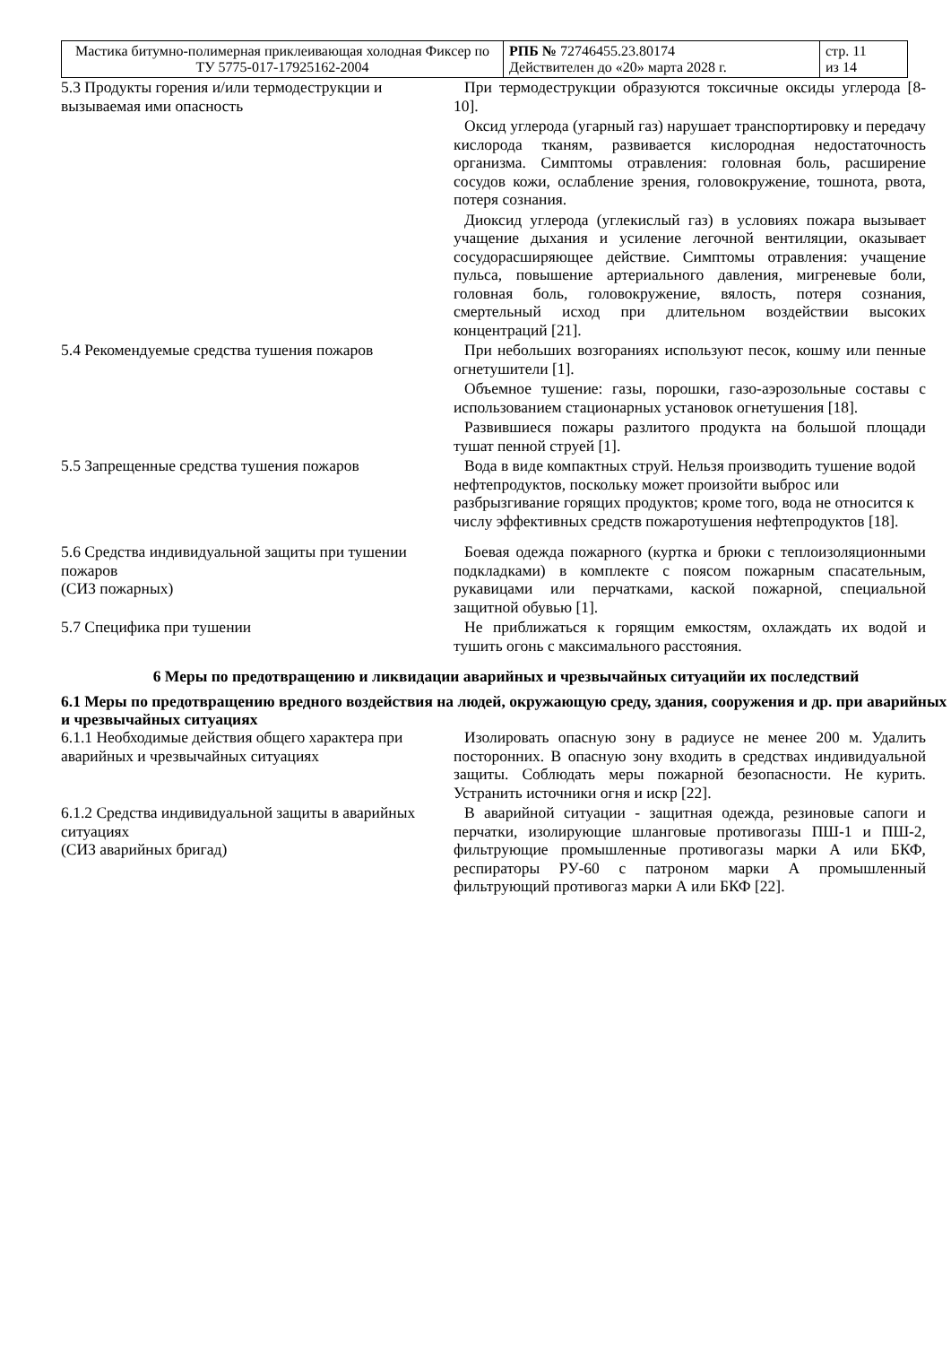| Мастика битумно-полимерная приклеивающая холодная Фиксер по ТУ 5775-017-17925162-2004 | РПБ № 72746455.23.80174 Действителен до «20» марта 2028 г. | стр. 11 из 14 |
| 5.3 Продукты горения и/или термодеструкции и вызываемая ими опасность | При термодеструкции образуются токсичные оксиды углерода [8-10]. Оксид углерода (угарный газ) нарушает транспортировку и передачу кислорода тканям, развивается кислородная недостаточность организма. Симптомы отравления: головная боль, расширение сосудов кожи, ослабление зрения, головокружение, тошнота, рвота, потеря сознания. Диоксид углерода (углекислый газ) в условиях пожара вызывает учащение дыхания и усиление легочной вентиляции, оказывает сосудорасширяющее действие. Симптомы отравления: учащение пульса, повышение артериального давления, мигреневые боли, головная боль, головокружение, вялость, потеря сознания, смертельный исход при длительном воздействии высоких концентраций [21]. |
| 5.4 Рекомендуемые средства тушения пожаров | При небольших возгораниях используют песок, кошму или пенные огнетушители [1]. Объемное тушение: газы, порошки, газо-аэрозольные составы с использованием стационарных установок огнетушения [18]. Развившиеся пожары разлитого продукта на большой площади тушат пенной струей [1]. |
| 5.5 Запрещенные средства тушения пожаров | Вода в виде компактных струй. Нельзя производить тушение водой нефтепродуктов, поскольку может произойти выброс или разбрызгивание горящих продуктов; кроме того, вода не относится к числу эффективных средств пожаротушения нефтепродуктов [18]. |
| 5.6 Средства индивидуальной защиты при тушении пожаров (СИЗ пожарных) | Боевая одежда пожарного (куртка и брюки с теплоизоляционными подкладками) в комплекте с поясом пожарным спасательным, рукавицами или перчатками, каской пожарной, специальной защитной обувью [1]. |
| 5.7 Специфика при тушении | Не приближаться к горящим емкостям, охлаждать их водой и тушить огонь с максимального расстояния. |
6 Меры по предотвращению и ликвидации аварийных и чрезвычайных ситуацийи их последствий
6.1 Меры по предотвращению вредного воздействия на людей, окружающую среду, здания, сооружения и др. при аварийных и чрезвычайных ситуациях
| 6.1.1 Необходимые действия общего характера при аварийных и чрезвычайных ситуациях | Изолировать опасную зону в радиусе не менее 200 м. Удалить посторонних. В опасную зону входить в средствах индивидуальной защиты. Соблюдать меры пожарной безопасности. Не курить. Устранить источники огня и искр [22]. |
| 6.1.2 Средства индивидуальной защиты в аварийных ситуациях (СИЗ аварийных бригад) | В аварийной ситуации - защитная одежда, резиновые сапоги и перчатки, изолирующие шланговые противогазы ПШ-1 и ПШ-2, фильтрующие промышленные противогазы марки А или БКФ, респираторы РУ-60 с патроном марки А промышленный фильтрующий противогаз марки А или БКФ [22]. |